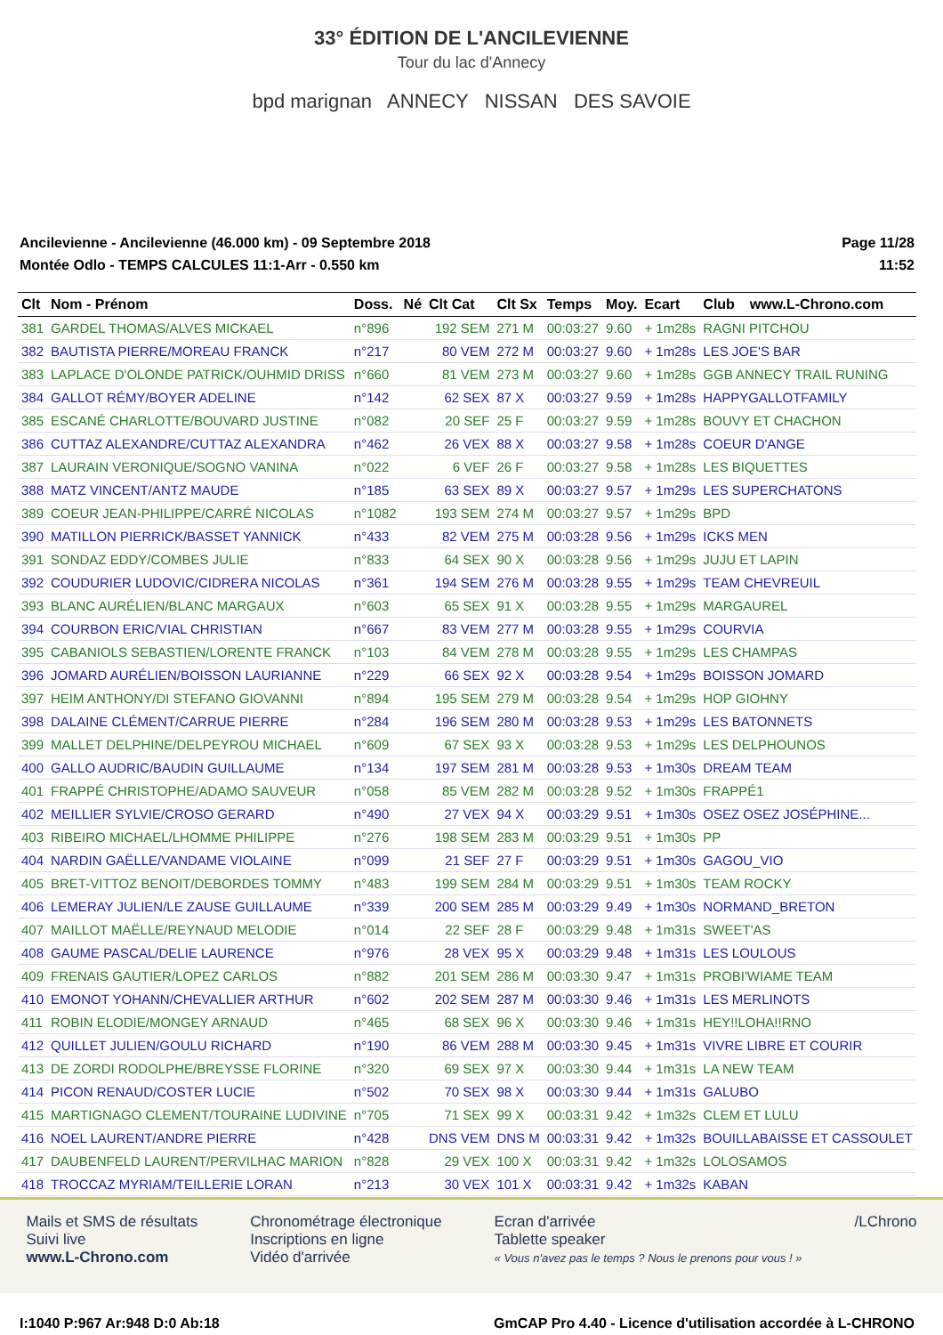33° ÉDITION DE L'ANCILEVIENNE
Tour du lac d'Annecy
bpd marignan ANNECY NISSAN DES SAVOIE
Ancilevienne - Ancilevienne (46.000 km) - 09 Septembre 2018
Montée Odlo - TEMPS CALCULES 11:1-Arr - 0.550 km
Page 11/28
11:52
| Clt | Nom - Prénom | Doss. | Né | Clt Cat | Clt Sx | Temps | Moy. | Ecart | Club | www.L-Chrono.com |
| --- | --- | --- | --- | --- | --- | --- | --- | --- | --- | --- |
| 381 | GARDEL THOMAS/ALVES MICKAEL | n°896 | | 192 SEM | 271 M | 00:03:27 | 9.60 | + 1m28s | RAGNI PITCHOU | |
| 382 | BAUTISTA PIERRE/MOREAU FRANCK | n°217 | | 80 VEM | 272 M | 00:03:27 | 9.60 | + 1m28s | LES JOE'S BAR | |
| 383 | LAPLACE D'OLONDE PATRICK/OUHMID DRISS | n°660 | | 81 VEM | 273 M | 00:03:27 | 9.60 | + 1m28s | GGB ANNECY TRAIL RUNING | |
| 384 | GALLOT RÉMY/BOYER ADELINE | n°142 | | 62 SEX | 87 X | 00:03:27 | 9.59 | + 1m28s | HAPPYGALLOTFAMILY | |
| 385 | ESCANÉ CHARLOTTE/BOUVARD JUSTINE | n°082 | | 20 SEF | 25 F | 00:03:27 | 9.59 | + 1m28s | BOUVY ET CHACHON | |
| 386 | CUTTAZ ALEXANDRE/CUTTAZ ALEXANDRA | n°462 | | 26 VEX | 88 X | 00:03:27 | 9.58 | + 1m28s | COEUR D'ANGE | |
| 387 | LAURAIN VERONIQUE/SOGNO VANINA | n°022 | | 6 VEF | 26 F | 00:03:27 | 9.58 | + 1m28s | LES BIQUETTES | |
| 388 | MATZ VINCENT/ANTZ MAUDE | n°185 | | 63 SEX | 89 X | 00:03:27 | 9.57 | + 1m29s | LES SUPERCHATONS | |
| 389 | COEUR JEAN-PHILIPPE/CARRÉ NICOLAS | n°1082 | | 193 SEM | 274 M | 00:03:27 | 9.57 | + 1m29s | BPD | |
| 390 | MATILLON PIERRICK/BASSET YANNICK | n°433 | | 82 VEM | 275 M | 00:03:28 | 9.56 | + 1m29s | ICKS MEN | |
| 391 | SONDAZ EDDY/COMBES JULIE | n°833 | | 64 SEX | 90 X | 00:03:28 | 9.56 | + 1m29s | JUJU ET LAPIN | |
| 392 | COUDURIER LUDOVIC/CIDRERA NICOLAS | n°361 | | 194 SEM | 276 M | 00:03:28 | 9.55 | + 1m29s | TEAM CHEVREUIL | |
| 393 | BLANC AURÉLIEN/BLANC MARGAUX | n°603 | | 65 SEX | 91 X | 00:03:28 | 9.55 | + 1m29s | MARGAUREL | |
| 394 | COURBON ERIC/VIAL CHRISTIAN | n°667 | | 83 VEM | 277 M | 00:03:28 | 9.55 | + 1m29s | COURVIA | |
| 395 | CABANIOLS SEBASTIEN/LORENTE FRANCK | n°103 | | 84 VEM | 278 M | 00:03:28 | 9.55 | + 1m29s | LES CHAMPAS | |
| 396 | JOMARD AURÉLIEN/BOISSON LAURIANNE | n°229 | | 66 SEX | 92 X | 00:03:28 | 9.54 | + 1m29s | BOISSON JOMARD | |
| 397 | HEIM ANTHONY/DI STEFANO GIOVANNI | n°894 | | 195 SEM | 279 M | 00:03:28 | 9.54 | + 1m29s | HOP GIOHNY | |
| 398 | DALAINE CLÉMENT/CARRUE PIERRE | n°284 | | 196 SEM | 280 M | 00:03:28 | 9.53 | + 1m29s | LES BATONNETS | |
| 399 | MALLET DELPHINE/DELPEYROU MICHAEL | n°609 | | 67 SEX | 93 X | 00:03:28 | 9.53 | + 1m29s | LES DELPHOUNOS | |
| 400 | GALLO AUDRIC/BAUDIN GUILLAUME | n°134 | | 197 SEM | 281 M | 00:03:28 | 9.53 | + 1m30s | DREAM TEAM | |
| 401 | FRAPPÉ CHRISTOPHE/ADAMO SAUVEUR | n°058 | | 85 VEM | 282 M | 00:03:28 | 9.52 | + 1m30s | FRAPPÉ1 | |
| 402 | MEILLIER SYLVIE/CROSO GERARD | n°490 | | 27 VEX | 94 X | 00:03:29 | 9.51 | + 1m30s | OSEZ OSEZ JOSÉPHINE... | |
| 403 | RIBEIRO MICHAEL/LHOMME PHILIPPE | n°276 | | 198 SEM | 283 M | 00:03:29 | 9.51 | + 1m30s | PP | |
| 404 | NARDIN GAËLLE/VANDAME VIOLAINE | n°099 | | 21 SEF | 27 F | 00:03:29 | 9.51 | + 1m30s | GAGOU_VIO | |
| 405 | BRET-VITTOZ BENOIT/DEBORDES TOMMY | n°483 | | 199 SEM | 284 M | 00:03:29 | 9.51 | + 1m30s | TEAM ROCKY | |
| 406 | LEMERAY JULIEN/LE ZAUSE GUILLAUME | n°339 | | 200 SEM | 285 M | 00:03:29 | 9.49 | + 1m30s | NORMAND_BRETON | |
| 407 | MAILLOT MAËLLE/REYNAUD MELODIE | n°014 | | 22 SEF | 28 F | 00:03:29 | 9.48 | + 1m31s | SWEET'AS | |
| 408 | GAUME PASCAL/DELIE LAURENCE | n°976 | | 28 VEX | 95 X | 00:03:29 | 9.48 | + 1m31s | LES LOULOUS | |
| 409 | FRENAIS GAUTIER/LOPEZ CARLOS | n°882 | | 201 SEM | 286 M | 00:03:30 | 9.47 | + 1m31s | PROBI'WIAME TEAM | |
| 410 | EMONOT YOHANN/CHEVALLIER ARTHUR | n°602 | | 202 SEM | 287 M | 00:03:30 | 9.46 | + 1m31s | LES MERLINOTS | |
| 411 | ROBIN ELODIE/MONGEY ARNAUD | n°465 | | 68 SEX | 96 X | 00:03:30 | 9.46 | + 1m31s | HEY!!LOHA!!RNO | |
| 412 | QUILLET JULIEN/GOULU RICHARD | n°190 | | 86 VEM | 288 M | 00:03:30 | 9.45 | + 1m31s | VIVRE LIBRE ET COURIR | |
| 413 | DE ZORDI RODOLPHE/BREYSSE FLORINE | n°320 | | 69 SEX | 97 X | 00:03:30 | 9.44 | + 1m31s | LA NEW TEAM | |
| 414 | PICON RENAUD/COSTER LUCIE | n°502 | | 70 SEX | 98 X | 00:03:30 | 9.44 | + 1m31s | GALUBO | |
| 415 | MARTIGNAGO CLEMENT/TOURAINE LUDIVINE | n°705 | | 71 SEX | 99 X | 00:03:31 | 9.42 | + 1m32s | CLEM ET LULU | |
| 416 | NOEL LAURENT/ANDRE PIERRE | n°428 | | DNS VEM | DNS M | 00:03:31 | 9.42 | + 1m32s | BOUILLABAISSE ET CASSOULET | |
| 417 | DAUBENFELD LAURENT/PERVILHAC MARION | n°828 | | 29 VEX | 100 X | 00:03:31 | 9.42 | + 1m32s | LOLOSAMOS | |
| 418 | TROCCAZ MYRIAM/TEILLERIE LORAN | n°213 | | 30 VEX | 101 X | 00:03:31 | 9.42 | + 1m32s | KABAN | |
Mails et SMS de résultats
Suivi live
www.L-Chrono.com
Chronométrage électronique
Inscriptions en ligne
Vidéo d'arrivée
Ecran d'arrivée
Tablette speaker
« Vous n'avez pas le temps ? Nous le prenons pour vous ! »
/LChrono
I:1040 P:967 Ar:948 D:0 Ab:18 GmCAP Pro 4.40 - Licence d'utilisation accordée à L-CHRONO